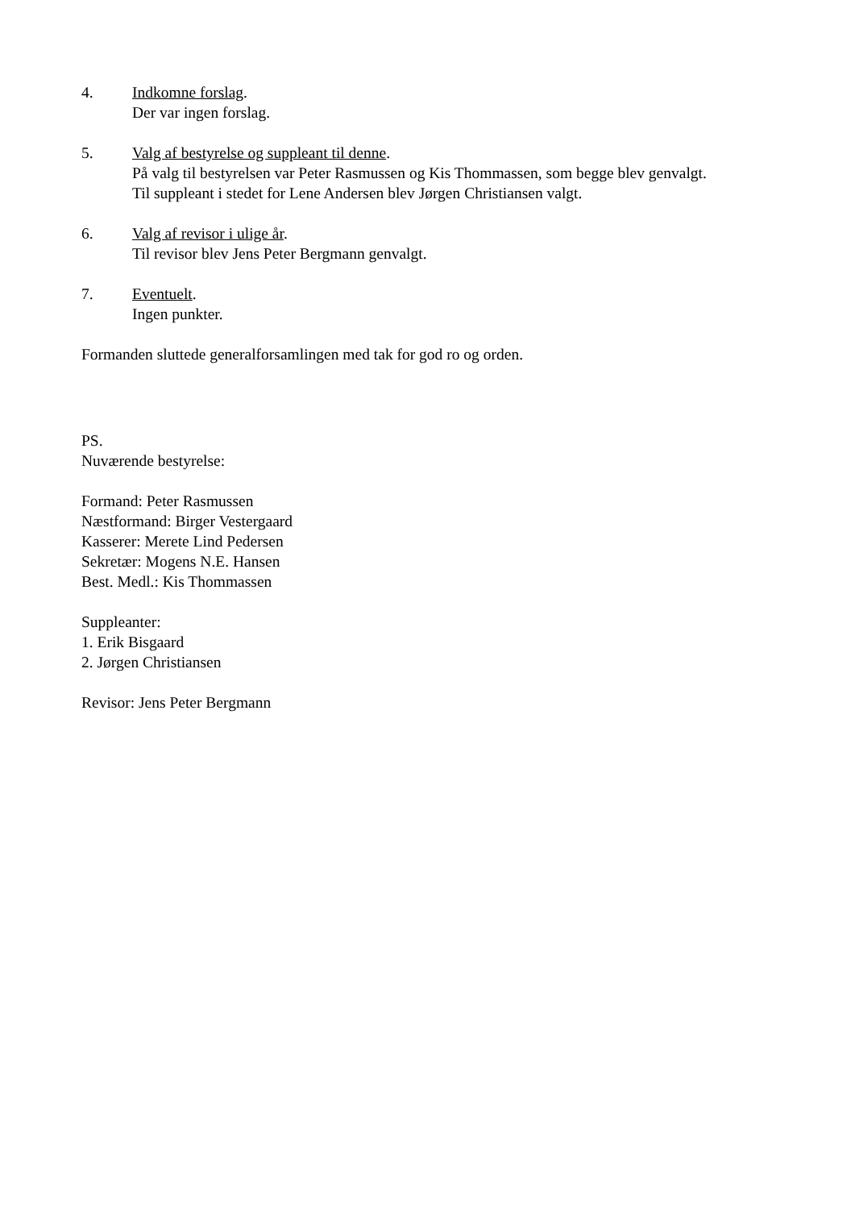4. Indkomne forslag.
Der var ingen forslag.
5. Valg af bestyrelse og suppleant til denne.
På valg til bestyrelsen var Peter Rasmussen og Kis Thommassen, som begge blev genvalgt.
Til suppleant i stedet for Lene Andersen blev Jørgen Christiansen valgt.
6. Valg af revisor i ulige år.
Til revisor blev Jens Peter Bergmann genvalgt.
7. Eventuelt.
Ingen punkter.
Formanden sluttede generalforsamlingen med tak for god ro og orden.
PS.
Nuværende bestyrelse:
Formand: Peter Rasmussen
Næstformand: Birger Vestergaard
Kasserer: Merete Lind Pedersen
Sekretær: Mogens N.E. Hansen
Best. Medl.: Kis Thommassen
Suppleanter:
1. Erik Bisgaard
2. Jørgen Christiansen
Revisor: Jens Peter Bergmann